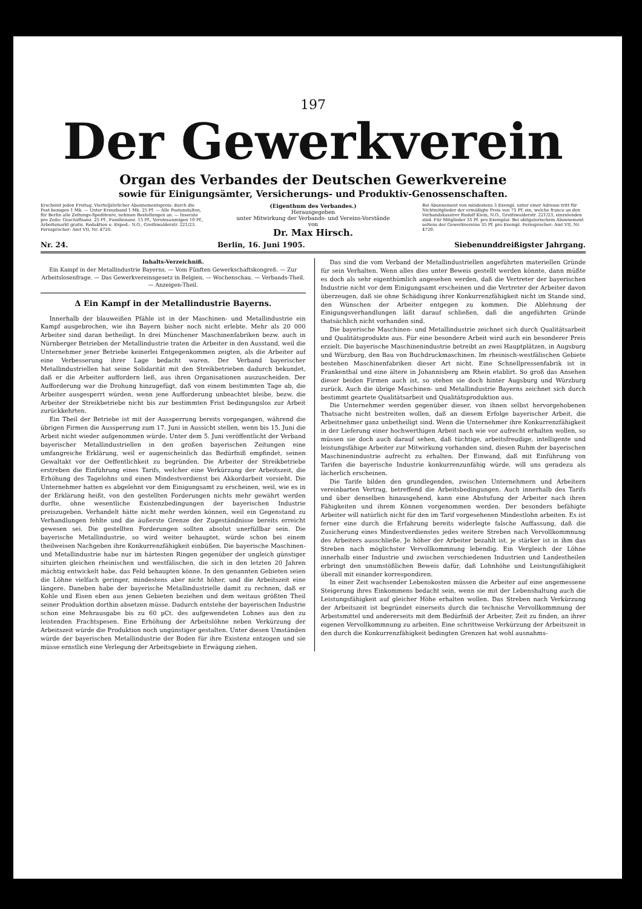197
Der Gewerkverein
Organ des Verbandes der Deutschen Gewerkvereine
sowie für Einigungsämter, Versicherungs- und Produktiv-Genossenschaften.
Erscheint jeden Freitag. Vierteljährlicher Abonnementspreis: durch die Post bezogen 1 Mk. — Unter Kreuzband 1 Mk. 25 Pf. — Alle Postanstalten, für Berlin alle Zeitungs-Spediteure, nehmen Bestellungen an. — Inserate pro Zeile: Geschäftsanz. 25 Pf., Familienanz. 15 Pf., Vereinsanzeigen 10 Pf., Arbeitsmarkt gratis. Redaktion u. Exped.: N.O., Greifswalderstr. 221/23. Fernsprecher: Amt VII, Nr. 4720.
(Eigenthum des Verbandes.)
Herausgegeben
unter Mitwirkung der Verbands- und Vereins-Vorstände
von
Dr. Max Hirsch.
Bei Abonnement von mindestens 3 Exempl. unter einer Adresse tritt für Nichtmitglieder der ermäßigte Preis von 75 Pf. ein, welche franco an den Verbandskassirer Rudolf Klein, N.O., Greifswalderstr. 221/23, einzulenden sind. Für Mitglieder 35 Pf. pro Exemplar. Bei obligatorischem Abonnement seitens der Gewerkvereine 35 Pf. pro Exempl. Fernsprecher: Amt VII, Nr. 4720.
Nr. 24. Berlin, 16. Juni 1905. Siebenunddreißigster Jahrgang.
Inhalts-Verzeichniß.
Ein Kampf in der Metallindustrie Bayerns. — Vom Fünften Gewerkschaftskongreß. — Zur Arbeitslosenfrage. — Das Gewerkvereinsgesetz in Belgien. — Wochenschau. — Verbands-Theil. — Anzeigen-Theil.
Δ Ein Kampf in der Metallindustrie Bayerns.
Innerhalb der blauweißen Pfähle ist in der Maschinen- und Metallindustrie ein Kampf ausgebrochen, wie ihn Bayern bisher noch nicht erlebte. Mehr als 20 000 Arbeiter sind daran betheiligt. In drei Münchener Maschinenfabriken bezw. auch in Nürnberger Betrieben der Metallindustrie traten die Arbeiter in den Ausstand, weil die Unternehmer jener Betriebe keinerlei Entgegenkommen zeigten, als die Arbeiter auf eine Verbesserung ihrer Lage bedacht waren. Der Verband bayerischer Metallindustriellen hat seine Solidarität mit den Streikbetrieben dadurch bekundet, daß er die Arbeiter auffordern ließ, aus ihren Organisationen auszuscheiden. Der Aufforderung war die Drohung hinzugefügt, daß von einem bestimmten Tage ab, die Arbeiter ausgesperrt würden, wenn jene Aufforderung unbeachtet bleibe, bezw. die Arbeiter der Streikbetriebe nicht bis zur bestimmten Frist bedingungslos zur Arbeit zurückkehrten.
Ein Theil der Betriebe ist mit der Aussperrung bereits vorgegangen, während die übrigen Firmen die Aussperrung zum 17. Juni in Aussicht stellen, wenn bis 15. Juni die Arbeit nicht wieder aufgenommen würde. Unter dem 5. Juni veröffentlicht der Verband bayerischer Metallindustriellen in den großen bayerischen Zeitungen eine umfangreiche Erklärung, weil er augenscheinlich das Bedürfniß empfindet, seinen Gewaltakt vor der Oeffentlichkeit zu begründen. Die Arbeiter der Streikbetriebe erstreben die Einführung eines Tarifs, welcher eine Verkürzung der Arbeitszeit, die Erhöhung des Tagelohns und einen Mindestverdienst bei Akkordarbeit vorsieht. Die Unternehmer hatten es abgelehnt vor dem Einigungsamt zu erscheinen, weil, wie es in der Erklärung heißt, von den gestellten Forderungen nichts mehr gewährt werden durfte, ohne wesentliche Existenzbedingungen der bayerischen Industrie preiszugeben. Verhandelt hätte nicht mehr werden können, weil ein Gegenstand zu Verhandlungen fehlte und die äußerste Grenze der Zugeständnisse bereits erreicht gewesen sei. Die gestellten Forderungen sollten absolut unerfüllbar sein. Die bayerische Metallindustrie, so wird weiter behauptet, würde schon bei einem theilweisen Nachgeben ihre Konkurrenzfähigkeit einbüßen. Die bayerische Maschinen- und Metallindustrie habe nur im härtesten Ringen gegenüber der ungleich günstiger situirten gleichen rheinischen und westfälischen, die sich in den letzten 20 Jahren mächtig entwickelt habe, das Feld behaupten könne. In den genannten Gebieten seien die Löhne vielfach geringer, mindestens aber nicht höher, und die Arbeitszeit eine längere. Daneben habe der bayerische Metallindustrielle damit zu rechnen, daß er Kohle und Eisen eben aus jenen Gebieten beziehen und dem weitaus größten Theil seiner Produktion dorthin absetzen müsse. Dadurch entstehe der bayerischen Industrie schon eine Mehrausgabe bis zu 60 pCt. des aufgewendeten Lohnes aus den zu leistenden Frachtspesen. Eine Erhöhung der Arbeitslöhne neben Verkürzung der Arbeitszeit würde die Produktion noch ungünstiger gestalten. Unter diesen Umständen würde der bayerischen Metallindustrie der Boden für ihre Existenz entzogen und sie müsse ernstlich eine Verlegung der Arbeitsgebiete in Erwägung ziehen.
Das sind die vom Verband der Metallindustriellen angeführten materiellen Gründe für sein Verhalten. Wenn alles dies unter Beweis gestellt werden könnte, dann müßte es doch als sehr eigenthümlich angesehen werden, daß die Vertreter der bayerischen Industrie nicht vor dem Einigungsamt erscheinen und die Vertreter der Arbeiter davon überzeugen, daß sie ohne Schädigung ihrer Konkurrenzfähigkeit nicht im Stande sind, den Wünschen der Arbeiter entgegen zu kommen. Die Ablehnung der Einigungsverhandlungen läßt darauf schließen, daß die angeführten Gründe thatsächlich nicht vorhanden sind.
Die bayerische Maschinen- und Metallindustrie zeichnet sich durch Qualitätsarbeit und Qualitätsprodukte aus. Für eine besondere Arbeit wird auch ein besonderer Preis erzielt. Die bayerische Maschinenindustrie betreibt an zwei Hauptplätzen, in Augsburg und Würzburg, den Bau von Buchdruckmaschinen. Im rheinisch-westfälischen Gebiete bestehen Maschinenfabriken dieser Art nicht. Eine Schnellpressenfabrik ist in Frankenthal und eine ältere in Johannisberg am Rhein etablirt. So groß das Ansehen dieser beiden Firmen auch ist, so stehen sie doch hinter Augsburg und Würzburg zurück. Auch die übrige Maschinen- und Metallindustrie Bayerns zeichnet sich durch bestimmt geartete Qualitätsarbeit und Qualitätsproduktion aus.
Die Unternehmer werden gegenüber dieser, von ihnen selbst hervorgehobenen Thatsache nicht bestreiten wollen, daß an diesem Erfolge bayerischer Arbeit, die Arbeitnehmer ganz unbetheiligt sind. Wenn die Unternehmer ihre Konkurrenzfähigkeit in der Lieferung einer hochwerthigen Arbeit nach wie vor aufrecht erhalten wollen, so müssen sie doch auch darauf sehen, daß tüchtige, arbeitsfreudige, intelligente und leistungsfähige Arbeiter zur Mitwirkung vorhanden sind, diesen Ruhm der bayerischen Maschinenindustrie aufrecht zu erhalten. Der Einwand, daß mit Einführung von Tarifen die bayerische Industrie konkurrenzunfähig würde, will uns geradezu als lächerlich erscheinen.
Die Tarife bilden den grundlegenden, zwischen Unternehmern und Arbeitern vereinbarten Vertrag, betreffend die Arbeitsbedingungen. Auch innerhalb des Tarifs und über denselben hinausgehend, kann eine Abstufung der Arbeiter nach ihren Fähigkeiten und ihrem Können vorgenommen werden. Der besonders befähigte Arbeiter will natürlich nicht für den im Tarif vorgesehenen Mindestlohn arbeiten. Es ist ferner eine durch die Erfahrung bereits widerlegte falsche Auffassung, daß die Zusicherung eines Mindestverdienstes jedes weitere Streben nach Vervollkommnung des Arbeiters ausschließe. Je höher der Arbeiter bezahlt ist, je stärker ist in ihm das Streben nach möglichster Vervollkommnung lebendig. Ein Vergleich der Löhne innerhalb einer Industrie und zwischen verschiedenen Industrien und Landestheilen erbringt den unumstößlichen Beweis dafür, daß Lohnhöhe und Leistungsfähigkeit überall mit einander korrespondiren.
In einer Zeit wachsender Lebenskosten müssen die Arbeiter auf eine angemessene Steigerung ihres Einkommens bedacht sein, wenn sie mit der Lebenshaltung auch die Leistungsfähigkeit auf gleicher Höhe erhalten wollen. Das Streben nach Verkürzung der Arbeitszeit ist begründet einerseits durch die technische Vervollkommnung der Arbeitsmittel und andererseits mit dem Bedürfniß der Arbeiter, Zeit zu finden, an ihrer eigenen Vervollkommnung zu arbeiten. Eine schrittweise Verkürzung der Arbeitszeit in den durch die Konkurrenzfähigkeit bedingten Grenzen hat wohl ausnahms-